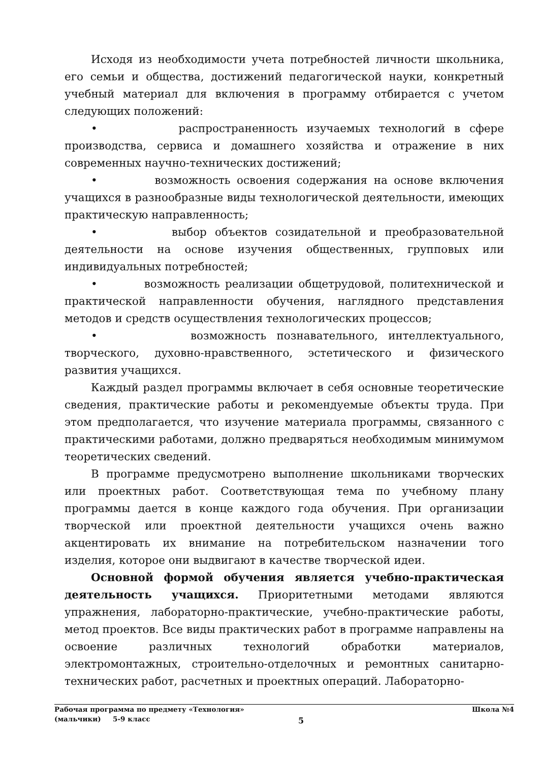Исходя из необходимости учета потребностей личности школьника, его семьи и общества, достижений педагогической науки, конкретный учебный материал для включения в программу отбирается с учетом следующих положений:
• распространенность изучаемых технологий в сфере производства, сервиса и домашнего хозяйства и отражение в них современных научно-технических достижений;
• возможность освоения содержания на основе включения учащихся в разнообразные виды технологической деятельности, имеющих практическую направленность;
• выбор объектов созидательной и преобразовательной деятельности на основе изучения общественных, групповых или индивидуальных потребностей;
• возможность реализации общетрудовой, политехнической и практической направленности обучения, наглядного представления методов и средств осуществления технологических процессов;
• возможность познавательного, интеллектуального, творческого, духовно-нравственного, эстетического и физического развития учащихся.
Каждый раздел программы включает в себя основные теоретические сведения, практические работы и рекомендуемые объекты труда. При этом предполагается, что изучение материала программы, связанного с практическими работами, должно предваряться необходимым минимумом теоретических сведений.
В программе предусмотрено выполнение школьниками творческих или проектных работ. Соответствующая тема по учебному плану программы дается в конце каждого года обучения. При организации творческой или проектной деятельности учащихся очень важно акцентировать их внимание на потребительском назначении того изделия, которое они выдвигают в качестве творческой идеи.
Основной формой обучения является учебно-практическая деятельность учащихся. Приоритетными методами являются упражнения, лабораторно-практические, учебно-практические работы, метод проектов. Все виды практических работ в программе направлены на освоение различных технологий обработки материалов, электромонтажных, строительно-отделочных и ремонтных санитарно-технических работ, расчетных и проектных операций. Лабораторно-
Рабочая программа по предмету «Технология» Школа №4
(мальчики) 5-9 класс
5